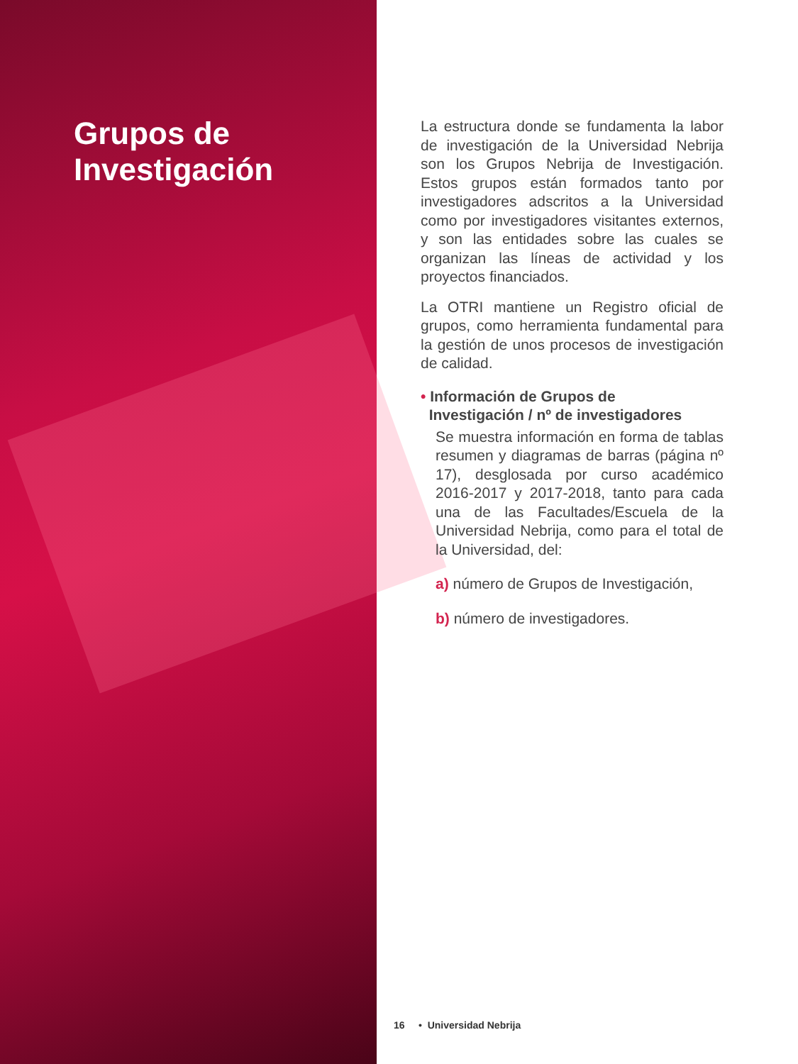Grupos de Investigación
La estructura donde se fundamenta la labor de investigación de la Universidad Nebrija son los Grupos Nebrija de Investigación. Estos grupos están formados tanto por investigadores adscritos a la Universidad como por investigadores visitantes externos, y son las entidades sobre las cuales se organizan las líneas de actividad y los proyectos financiados.
La OTRI mantiene un Registro oficial de grupos, como herramienta fundamental para la gestión de unos procesos de investigación de calidad.
• Información de Grupos de
Investigación / nº de investigadores
Se muestra información en forma de tablas resumen y diagramas de barras (página nº 17), desglosada por curso académico 2016-2017 y 2017-2018, tanto para cada una de las Facultades/Escuela de la Universidad Nebrija, como para el total de la Universidad, del:
a) número de Grupos de Investigación,
b) número de investigadores.
16 • Universidad Nebrija